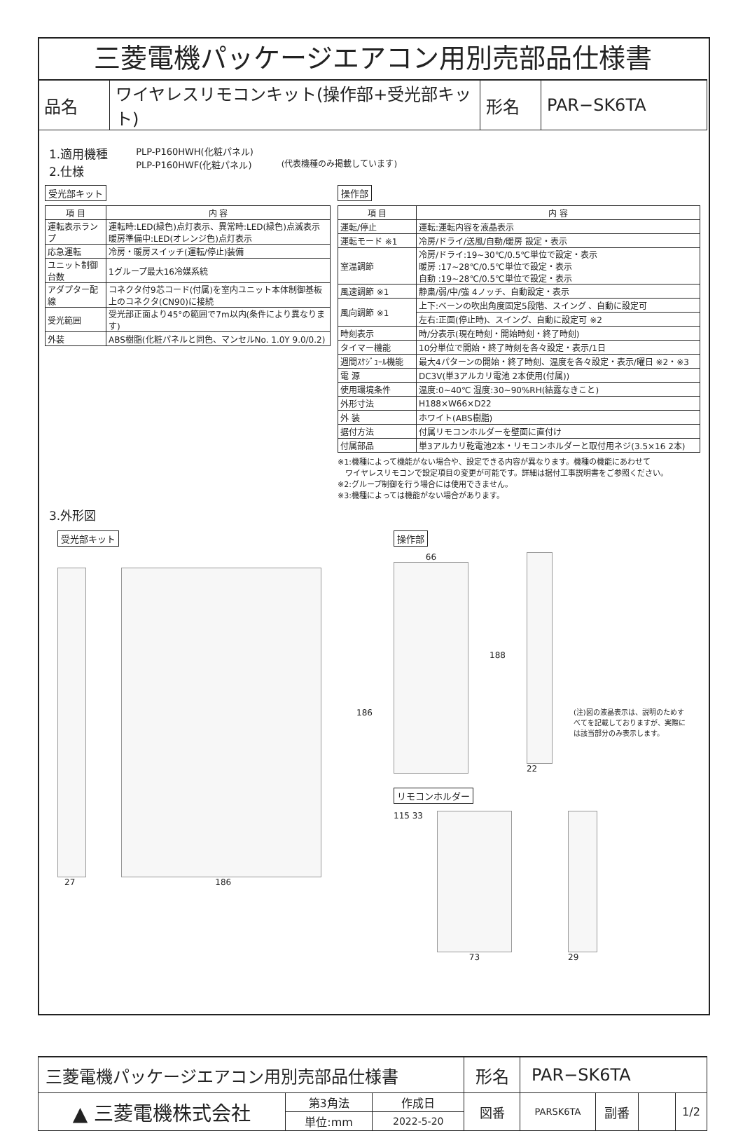三菱電機パッケージエアコン用別売部品仕様書
| 品名 | ワイヤレスリモコンキット(操作部+受光部キット) | 形名 | PAR−SK6TA |
1.適用機種
2.仕様
PLP-P160HWH(化粧パネル)
PLP-P160HWF(化粧パネル)
(代表機種のみ掲載しています)
受光部キット
| 項 目 | 内 容 |
| --- | --- |
| 運転表示ランプ | 運転時:LED(緑色)点灯表示、異常時:LED(緑色)点滅表示 暖房準備中:LED(オレンジ色)点灯表示 |
| 応急運転 | 冷房・暖房スイッチ(運転/停止)装備 |
| ユニット制御台数 | 1グループ最大16冷媒系統 |
| アダプター配線 | コネクタ付9芯コード(付属)を室内ユニット本体制御基板上のコネクタ(CN90)に接続 |
| 受光範囲 | 受光部正面より45°の範囲で7m以内(条件により異なります) |
| 外装 | ABS樹脂(化粧パネルと同色、マンセルNo. 1.0Y 9.0/0.2) |
操作部
| 項 目 | 内 容 |
| --- | --- |
| 運転/停止 | 運転:運転内容を液晶表示 |
| 運転モード ※1 | 冷房/ドライ/送風/自動/暖房 設定・表示 |
| 室温調節 | 冷房/ドライ:19~30℃/0.5℃単位で設定・表示 暖房 :17~28℃/0.5℃単位で設定・表示 自動 :19~28℃/0.5℃単位で設定・表示 |
| 風速調節 ※1 | 静粛/弱/中/強 4ノッチ、自動設定・表示 |
| 風向調節 ※1 | 上下:ベーンの吹出角度固定5段階、スイング 、自動に設定可 |
| | 左右:正面(停止時)、スイング、自動に設定可 ※2 |
| 時刻表示 | 時/分表示(現在時刻・開始時刻・終了時刻) |
| タイマー機能 | 10分単位で開始・終了時刻を各々設定・表示/1日 |
| 週間ｽｹｼﾞｭｰﾙ機能 | 最大4パターンの開始・終了時刻、温度を各々設定・表示/曜日 ※2・※3 |
| 電 源 | DC3V(単3アルカリ電池 2本使用(付属)) |
| 使用環境条件 | 温度:0~40℃ 湿度:30~90%RH(結露なきこと) |
| 外形寸法 | H188×W66×D22 |
| 外 装 | ホワイト(ABS樹脂) |
| 据付方法 | 付属リモコンホルダーを壁面に直付け |
| 付属部品 | 単3アルカリ乾電池2本・リモコンホルダーと取付用ネジ(3.5×16 2本) |
※1:機種によって機能がない場合や、設定できる内容が異なります。機種の機能にあわせて
　ワイヤレスリモコンで設定項目の変更が可能です。詳細は据付工事説明書をご参照ください。
※2:グループ制御を行う場合には使用できません。
※3:機種によっては機能がない場合があります。
3.外形図
受光部キット
186
27 186
操作部
66
188
22
(注)図の液晶表示は、説明のためすべてを記載しておりますが、実際には該当部分のみ表示します。
リモコンホルダー
115 33 73 29
| 三菱電機パッケージエアコン用別売部品仕様書 | | | 形名 | PAR−SK6TA | | | |
| ▲ 三菱電機株式会社 | 第3角法 | 作成日 | 図番 | PARSK6TA | 副番 | | 1/2 |
| | 単位:mm | 2022-5-20 | | | | | |